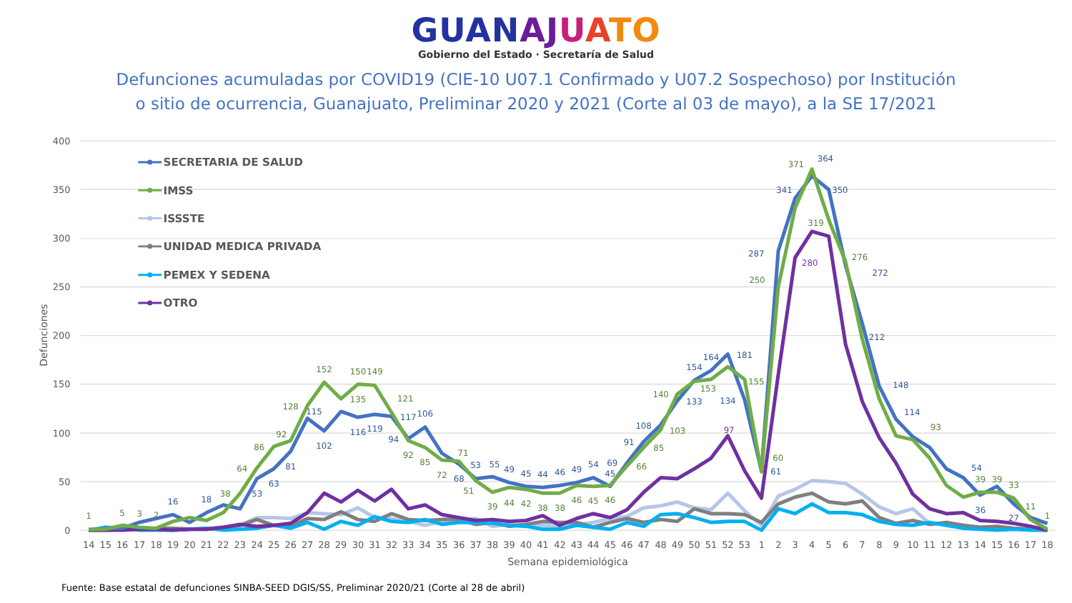GUAN AJ UATO
Gobierno del Estado · Secretaría de Salud
Defunciones acumuladas por COVID19 (CIE-10 U07.1 Confirmado y U07.2 Sospechoso) por Institución
o sitio de ocurrencia, Guanajuato, Preliminar 2020 y 2021 (Corte al 03 de mayo), a la SE 17/2021
400
350
300
250
200
150
100
50
0
Defunciones
14
15
16
17
18
19
20
21
22
23
24
25
26
27
28
29
30
31
32
33
34
35
36
37
38
39
40
41
42
43
44
45
46
47
48
49
50
51
52
53
1
2
3
4
5
6
7
8
9
10
11
12
13
14
15
16
17
18
Semana epidemiológica
16
18
53
63
81
115
102
116
119
117
94
106
68
53
55
49
45
44
46
49
54
45
69
91
108
133
154
164
181
134
61
287
341
364
350
272
212
148
114
36
54
27
1
5
3
2
38
64
86
92
128
152
135
150
149
121
92
85
72
71
51
39
44
42
38
38
46
45
46
66
85
103
140
153
155
60
250
371
319
276
93
39
39
33
11
1
97
280
SECRETARIA DE SALUD
IMSS
ISSSTE
UNIDAD MEDICA PRIVADA
PEMEX Y SEDENA
OTRO
Fuente: Base estatal de defunciones SINBA-SEED DGIS/SS, Preliminar 2020/21 (Corte al 28 de abril)